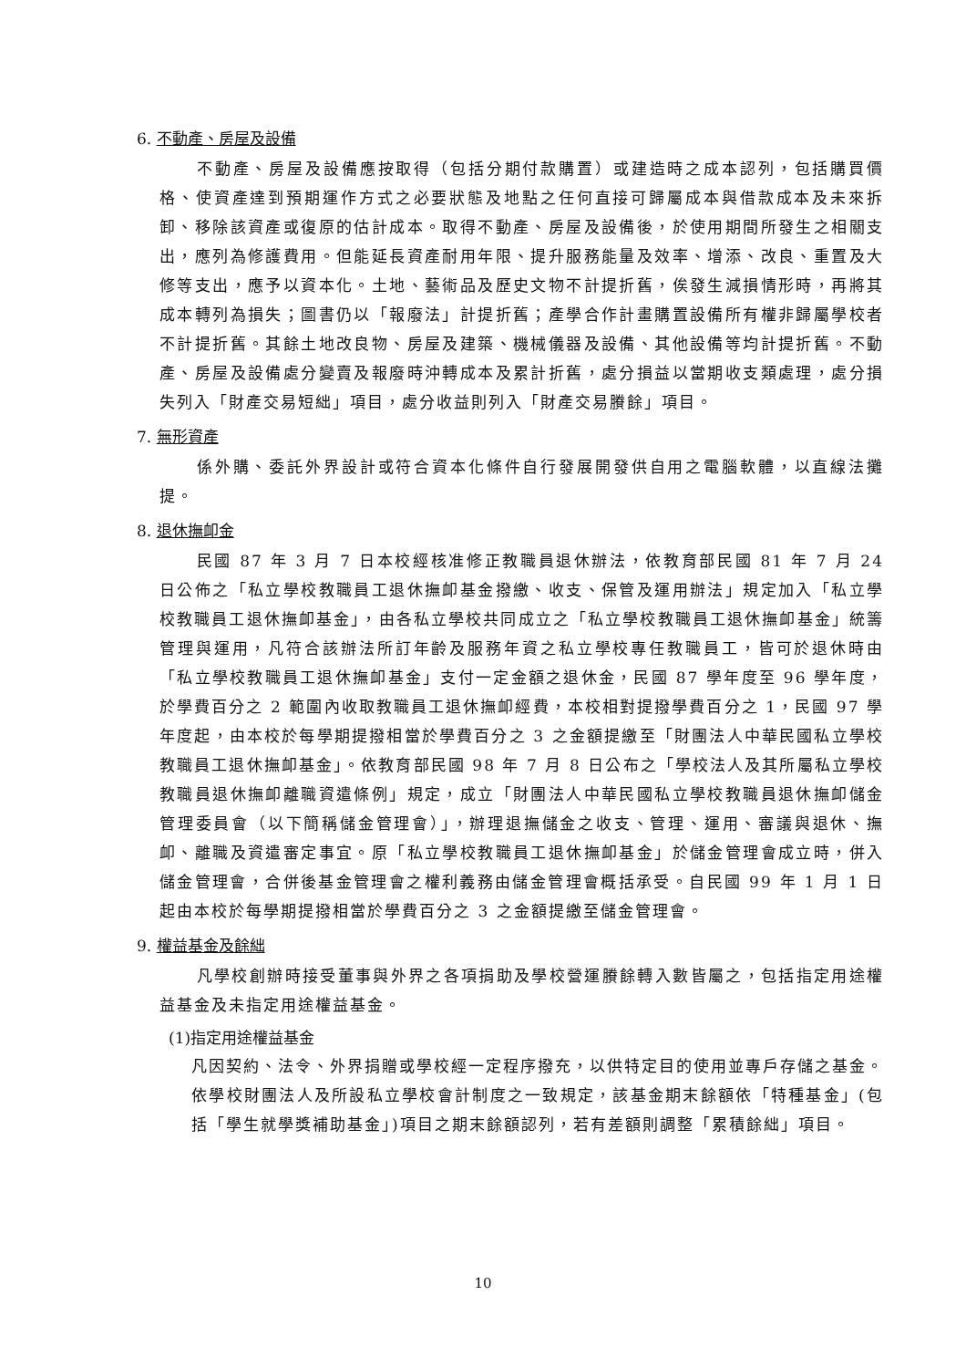6. 不動產、房屋及設備
不動產、房屋及設備應按取得（包括分期付款購置）或建造時之成本認列，包括購買價格、使資產達到預期運作方式之必要狀態及地點之任何直接可歸屬成本與借款成本及未來拆卸、移除該資產或復原的估計成本。取得不動產、房屋及設備後，於使用期間所發生之相關支出，應列為修護費用。但能延長資產耐用年限、提升服務能量及效率、增添、改良、重置及大修等支出，應予以資本化。土地、藝術品及歷史文物不計提折舊，俟發生減損情形時，再將其成本轉列為損失；圖書仍以「報廢法」計提折舊；產學合作計畫購置設備所有權非歸屬學校者不計提折舊。其餘土地改良物、房屋及建築、機械儀器及設備、其他設備等均計提折舊。不動產、房屋及設備處分變賣及報廢時沖轉成本及累計折舊，處分損益以當期收支類處理，處分損失列入「財產交易短絀」項目，處分收益則列入「財產交易賸餘」項目。
7. 無形資產
係外購、委託外界設計或符合資本化條件自行發展開發供自用之電腦軟體，以直線法攤提。
8. 退休撫卹金
民國 87 年 3 月 7 日本校經核准修正教職員退休辦法，依教育部民國 81 年 7 月 24 日公佈之「私立學校教職員工退休撫卹基金撥繳、收支、保管及運用辦法」規定加入「私立學校教職員工退休撫卹基金」，由各私立學校共同成立之「私立學校教職員工退休撫卹基金」統籌管理與運用，凡符合該辦法所訂年齡及服務年資之私立學校專任教職員工，皆可於退休時由「私立學校教職員工退休撫卹基金」支付一定金額之退休金，民國 87 學年度至 96 學年度，於學費百分之 2 範圍內收取教職員工退休撫卹經費，本校相對提撥學費百分之 1，民國 97 學年度起，由本校於每學期提撥相當於學費百分之 3 之金額提繳至「財團法人中華民國私立學校教職員工退休撫卹基金」。依教育部民國 98 年 7 月 8 日公布之「學校法人及其所屬私立學校教職員退休撫卹離職資遣條例」規定，成立「財團法人中華民國私立學校教職員退休撫卹儲金管理委員會（以下簡稱儲金管理會）」，辦理退撫儲金之收支、管理、運用、審議與退休、撫卹、離職及資遣審定事宜。原「私立學校教職員工退休撫卹基金」於儲金管理會成立時，併入儲金管理會，合併後基金管理會之權利義務由儲金管理會概括承受。自民國 99 年 1 月 1 日起由本校於每學期提撥相當於學費百分之 3 之金額提繳至儲金管理會。
9. 權益基金及餘絀
凡學校創辦時接受董事與外界之各項捐助及學校營運賸餘轉入數皆屬之，包括指定用途權益基金及未指定用途權益基金。
(1)指定用途權益基金
凡因契約、法令、外界捐贈或學校經一定程序撥充，以供特定目的使用並專戶存儲之基金。依學校財團法人及所設私立學校會計制度之一致規定，該基金期末餘額依「特種基金」(包括「學生就學獎補助基金」)項目之期末餘額認列，若有差額則調整「累積餘絀」項目。
10